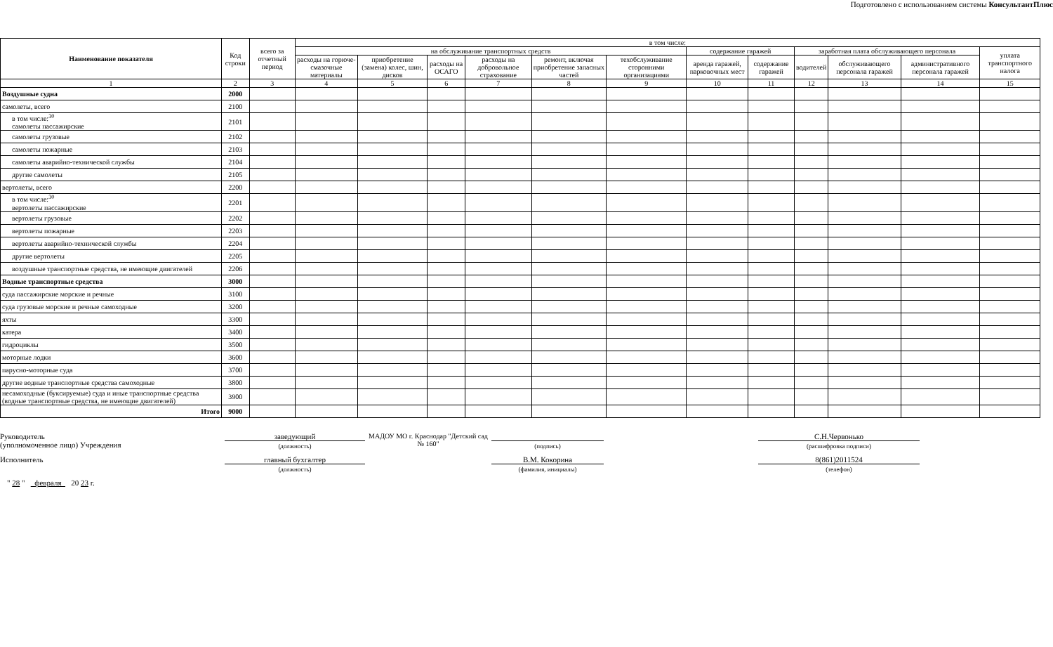Подготовлено с использованием системы КонсультантПлюс
| Наименование показателя | Код строки | всего за отчетный период | в том числе: | | | | | | | | | | | |
| --- | --- | --- | --- | --- | --- | --- | --- | --- | --- | --- | --- | --- | --- | --- |
| | | | на обслуживание транспортных средств | | | | | | содержание гаражей | | заработная плата обслуживающего персонала | | | уплата транспортного налога |
| | | | расходы на горюче-смазочные материалы | приобретение (замена) колес, шин, дисков | расходы на ОСАГО | расходы на добровольное страхование | ремонт, включая приобретение запасных частей | техобслуживание сторонними организациями | аренда гаражей, парковочных мест | содержание гаражей | водителей | обслуживающего персонала гаражей | административного персонала гаражей | |
| 1 | 2 | 3 | 4 | 5 | 6 | 7 | 8 | 9 | 10 | 11 | 12 | 13 | 14 | 15 |
| Воздушные судна | 2000 | | | | | | | | | | | | | |
| самолеты, всего | 2100 | | | | | | | | | | | | | |
| в том числе:<sup>30</sup> самолеты пассажирские | 2101 | | | | | | | | | | | | | |
| самолеты грузовые | 2102 | | | | | | | | | | | | | |
| самолеты пожарные | 2103 | | | | | | | | | | | | | |
| самолеты аварийно-технической службы | 2104 | | | | | | | | | | | | | |
| другие самолеты | 2105 | | | | | | | | | | | | | |
| вертолеты, всего | 2200 | | | | | | | | | | | | | |
| в том числе:<sup>30</sup> вертолеты пассажирские | 2201 | | | | | | | | | | | | | |
| вертолеты грузовые | 2202 | | | | | | | | | | | | | |
| вертолеты пожарные | 2203 | | | | | | | | | | | | | |
| вертолеты аварийно-технической службы | 2204 | | | | | | | | | | | | | |
| другие вертолеты | 2205 | | | | | | | | | | | | | |
| воздушные транспортные средства, не имеющие двигателей | 2206 | | | | | | | | | | | | | |
| Водные транспортные средства | 3000 | | | | | | | | | | | | | |
| суда пассажирские морские и речные | 3100 | | | | | | | | | | | | | |
| суда грузовые морские и речные самоходные | 3200 | | | | | | | | | | | | | |
| яхты | 3300 | | | | | | | | | | | | | |
| катера | 3400 | | | | | | | | | | | | | |
| гидроциклы | 3500 | | | | | | | | | | | | | |
| моторные лодки | 3600 | | | | | | | | | | | | | |
| парусно-моторные суда | 3700 | | | | | | | | | | | | | |
| другие водные транспортные средства самоходные | 3800 | | | | | | | | | | | | | |
| несамоходные (буксируемые) суда и иные транспортные средства (водные транспортные средства, не имеющие двигателей) | 3900 | | | | | | | | | | | | | |
| Итого | 9000 | | | | | | | | | | | | | |
Руководитель
(уполномоченное лицо) Учреждения
заведующий
(должность)
МАДОУ МО г. Краснодар "Детский сад № 160"
(подпись)
С.Н.Червонько
(расшифровка подписи)
Исполнитель главный бухгалтер
(должность)
В.М. Кокорина
(фамилия, инициалы)
8(861)2011524
(телефон)
" 28 " февраля 20 23 г.